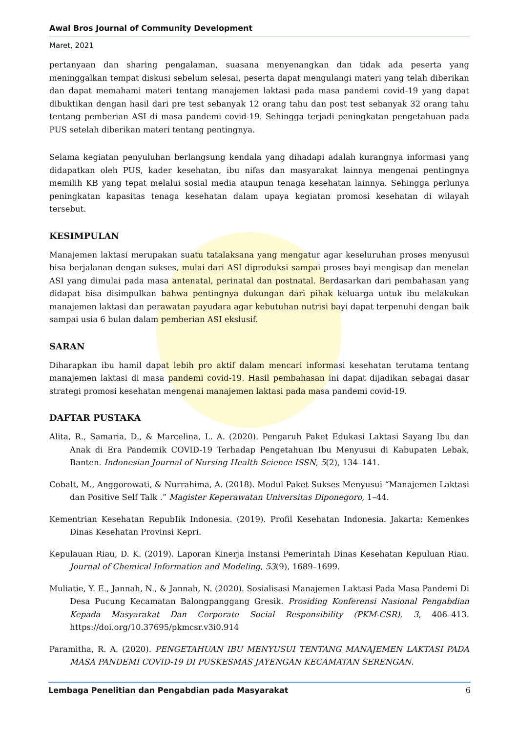Awal Bros Journal of Community Development
Maret, 2021
pertanyaan dan sharing pengalaman, suasana menyenangkan dan tidak ada peserta yang meninggalkan tempat diskusi sebelum selesai, peserta dapat mengulangi materi yang telah diberikan dan dapat memahami materi tentang manajemen laktasi pada masa pandemi covid-19 yang dapat dibuktikan dengan hasil dari pre test sebanyak 12 orang tahu dan post test sebanyak 32 orang tahu tentang pemberian ASI di masa pandemi covid-19. Sehingga terjadi peningkatan pengetahuan pada PUS setelah diberikan materi tentang pentingnya.
Selama kegiatan penyuluhan berlangsung kendala yang dihadapi adalah kurangnya informasi yang didapatkan oleh PUS, kader kesehatan, ibu nifas dan masyarakat lainnya mengenai pentingnya memilih KB yang tepat melalui sosial media ataupun tenaga kesehatan lainnya. Sehingga perlunya peningkatan kapasitas tenaga kesehatan dalam upaya kegiatan promosi kesehatan di wilayah tersebut.
KESIMPULAN
Manajemen laktasi merupakan suatu tatalaksana yang mengatur agar keseluruhan proses menyusui bisa berjalanan dengan sukses, mulai dari ASI diproduksi sampai proses bayi mengisap dan menelan ASI yang dimulai pada masa antenatal, perinatal dan postnatal. Berdasarkan dari pembahasan yang didapat bisa disimpulkan bahwa pentingnya dukungan dari pihak keluarga untuk ibu melakukan manajemen laktasi dan perawatan payudara agar kebutuhan nutrisi bayi dapat terpenuhi dengan baik sampai usia 6 bulan dalam pemberian ASI ekslusif.
SARAN
Diharapkan ibu hamil dapat lebih pro aktif dalam mencari informasi kesehatan terutama tentang manajemen laktasi di masa pandemi covid-19. Hasil pembahasan ini dapat dijadikan sebagai dasar strategi promosi kesehatan mengenai manajemen laktasi pada masa pandemi covid-19.
DAFTAR PUSTAKA
Alita, R., Samaria, D., & Marcelina, L. A. (2020). Pengaruh Paket Edukasi Laktasi Sayang Ibu dan Anak di Era Pandemik COVID-19 Terhadap Pengetahuan Ibu Menyusui di Kabupaten Lebak, Banten. Indonesian Journal of Nursing Health Science ISSN, 5(2), 134–141.
Cobalt, M., Anggorowati, & Nurrahima, A. (2018). Modul Paket Sukses Menyusui “Manajemen Laktasi dan Positive Self Talk .” Magister Keperawatan Universitas Diponegoro, 1–44.
Kementrian Kesehatan RepubIik Indonesia. (2019). Profil Kesehatan Indonesia. Jakarta: Kemenkes Dinas Kesehatan Provinsi Kepri.
Kepulauan Riau, D. K. (2019). Laporan Kinerja Instansi Pemerintah Dinas Kesehatan Kepuluan Riau. Journal of Chemical Information and Modeling, 53(9), 1689–1699.
Muliatie, Y. E., Jannah, N., & Jannah, N. (2020). Sosialisasi Manajemen Laktasi Pada Masa Pandemi Di Desa Pucung Kecamatan Balongpanggang Gresik. Prosiding Konferensi Nasional Pengabdian Kepada Masyarakat Dan Corporate Social Responsibility (PKM-CSR), 3, 406–413. https://doi.org/10.37695/pkmcsr.v3i0.914
Paramitha, R. A. (2020). PENGETAHUAN IBU MENYUSUI TENTANG MANAJEMEN LAKTASI PADA MASA PANDEMI COVID-19 DI PUSKESMAS JAYENGAN KECAMATAN SERENGAN.
Lembaga Penelitian dan Pengabdian pada Masyarakat 6